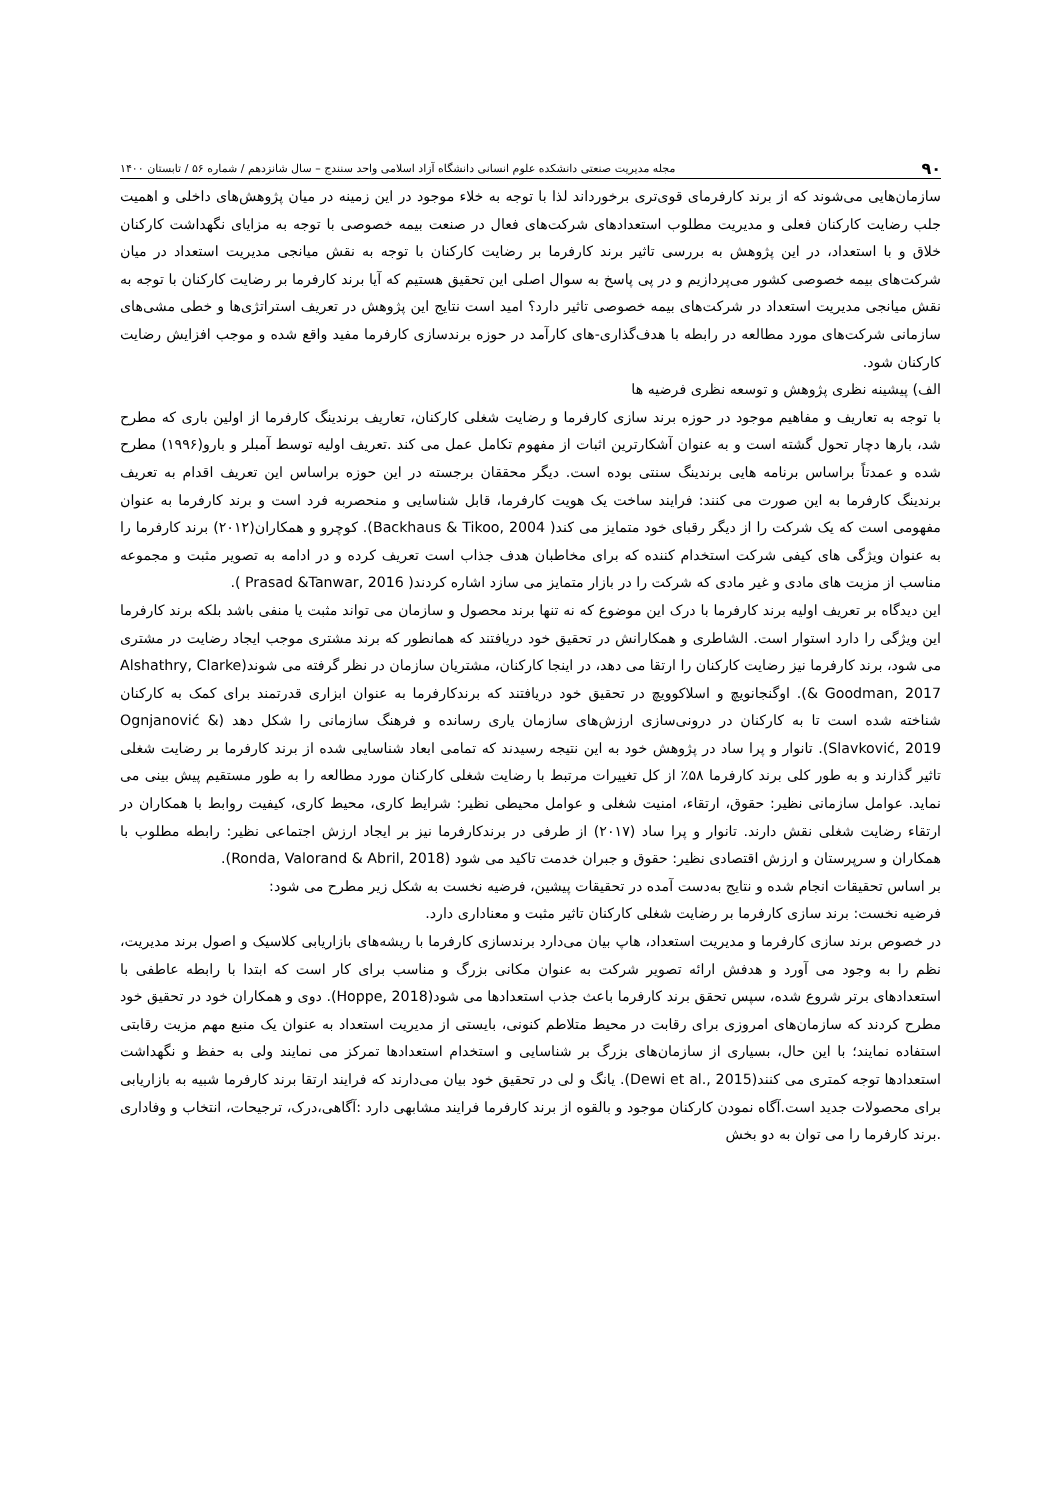۹۰ مجله مدیریت صنعتی دانشکده علوم انسانی دانشگاه آزاد اسلامی واحد سنندج – سال شانزدهم / شماره ۵۶ / تابستان ۱۴۰۰
سازمان‌هایی می‌شوند که از برند کارفرمای قوی‌تری برخورداند لذا با توجه به خلاء موجود در این زمینه در میان پژوهش‌های داخلی و اهمیت جلب رضایت کارکنان فعلی و مدیریت مطلوب استعدادهای شرکت‌های فعال در صنعت بیمه خصوصی با توجه به مزایای نگهداشت کارکنان خلاق و با استعداد، در این پژوهش به بررسی تاثیر برند کارفرما بر رضایت کارکنان با توجه به نقش میانجی مدیریت استعداد در میان شرکت‌های بیمه خصوصی کشور می‌پردازیم و در پی پاسخ به سوال اصلی این تحقیق هستیم که آیا برند کارفرما بر رضایت کارکنان با توجه به نقش میانجی مدیریت استعداد در شرکت‌های بیمه خصوصی تاثیر دارد؟ امید است نتایج این پژوهش در تعریف استراتژی‌ها و خطی مشی‌های سازمانی شرکت‌های مورد مطالعه در رابطه با هدف‌گذاری-های کارآمد در حوزه برندسازی کارفرما مفید واقع شده و موجب افزایش رضایت کارکنان شود.
الف) پیشینه نظری پژوهش و توسعه نظری فرضیه ها
با توجه به تعاریف و مفاهیم موجود در حوزه برند سازی کارفرما و رضایت شغلی کارکنان، تعاریف برندینگ کارفرما از اولین باری که مطرح شد، بارها دچار تحول گشته است و به عنوان آشکارترین اثبات از مفهوم تکامل عمل می کند .تعریف اولیه توسط آمبلر و بارو(۱۹۹۶) مطرح شده و عمدتاً براساس برنامه هایی برندینگ سنتی بوده است. دیگر محققان برجسته در این حوزه براساس این تعریف اقدام به تعریف برندینگ کارفرما به این صورت می کنند: فرایند ساخت یک هویت کارفرما، قابل شناسایی و منحصربه فرد است و برند کارفرما به عنوان مفهومی است که یک شرکت را از دیگر رقبای خود متمایز می کند( Backhaus & Tikoo, 2004). کوچرو و همکاران(۲۰۱۲) برند کارفرما را به عنوان ویژگی های کیفی شرکت استخدام کننده که برای مخاطبان هدف جذاب است تعریف کرده و در ادامه به تصویر مثبت و مجموعه مناسب از مزیت های مادی و غیر مادی که شرکت را در بازار متمایز می سازد اشاره کردند( Prasad &Tanwar, 2016 ).
این دیدگاه بر تعریف اولیه برند کارفرما با درک این موضوع که نه تنها برند محصول و سازمان می تواند مثبت یا منفی باشد بلکه برند کارفرما این ویژگی را دارد استوار است. الشاطری و همکارانش در تحقیق خود دریافتند که همانطور که برند مشتری موجب ایجاد رضایت در مشتری می شود، برند کارفرما نیز رضایت کارکنان را ارتقا می دهد، در اینجا کارکنان، مشتریان سازمان در نظر گرفته می شوند(Alshathry, Clarke & Goodman, 2017). اوگنجانویچ و اسلاکوویچ در تحقیق خود دریافتند که برندکارفرما به عنوان ابزاری قدرتمند برای کمک به کارکنان شناخته شده است تا به کارکنان در درونی‌سازی ارزش‌های سازمان یاری رسانده و فرهنگ سازمانی را شکل دهد (Ognjanović & Slavković, 2019). تانوار و پرا ساد در پژوهش خود به این نتیجه رسیدند که تمامی ابعاد شناسایی شده از برند کارفرما بر رضایت شغلی تاثیر گذارند و به طور کلی برند کارفرما ۵۸٪ از کل تغییرات مرتبط با رضایت شغلی کارکنان مورد مطالعه را به طور مستقیم پیش بینی می نماید. عوامل سازمانی نظیر: حقوق، ارتقاء، امنیت شغلی و عوامل محیطی نظیر: شرایط کاری، محیط کاری، کیفیت روابط با همکاران در ارتقاء رضایت شغلی نقش دارند. تانوار و پرا ساد (۲۰۱۷) از طرفی در برندکارفرما نیز بر ایجاد ارزش اجتماعی نظیر: رابطه مطلوب با همکاران و سرپرستان و ارزش اقتصادی نظیر: حقوق و جبران خدمت تاکید می شود (Ronda, Valorand & Abril, 2018).
بر اساس تحقیقات انجام شده و نتایج به‌دست آمده در تحقیقات پیشین، فرضیه نخست به شکل زیر مطرح می شود:
فرضیه نخست: برند سازی کارفرما بر رضایت شغلی کارکنان تاثیر مثبت و معناداری دارد.
در خصوص برند سازی کارفرما و مدیریت استعداد، هاپ بیان می‌دارد برندسازی کارفرما با ریشه‌های بازاریابی کلاسیک و اصول برند مدیریت، نظم را به وجود می آورد و هدفش ارائه تصویر شرکت به عنوان مکانی بزرگ و مناسب برای کار است که ابتدا با رابطه عاطفی با استعدادهای برتر شروع شده، سپس تحقق برند کارفرما باعث جذب استعدادها می شود(Hoppe, 2018). دوی و همکاران خود در تحقیق خود مطرح کردند که سازمان‌های امروزی برای رقابت در محیط متلاطم کنونی، بایستی از مدیریت استعداد به عنوان یک منبع مهم مزیت رقابتی استفاده نمایند؛ با این حال، بسیاری از سازمان‌های بزرگ بر شناسایی و استخدام استعدادها تمرکز می نمایند ولی به حفظ و نگهداشت استعدادها توجه کمتری می کنند(Dewi et al., 2015). یانگ و لی در تحقیق خود بیان می‌دارند که فرایند ارتقا برند کارفرما شبیه به بازاریابی برای محصولات جدید است.آگاه نمودن کارکنان موجود و بالقوه از برند کارفرما فرایند مشابهی دارد :آگاهی،درک، ترجیحات، انتخاب و وفاداری .برند کارفرما را می توان به دو بخش